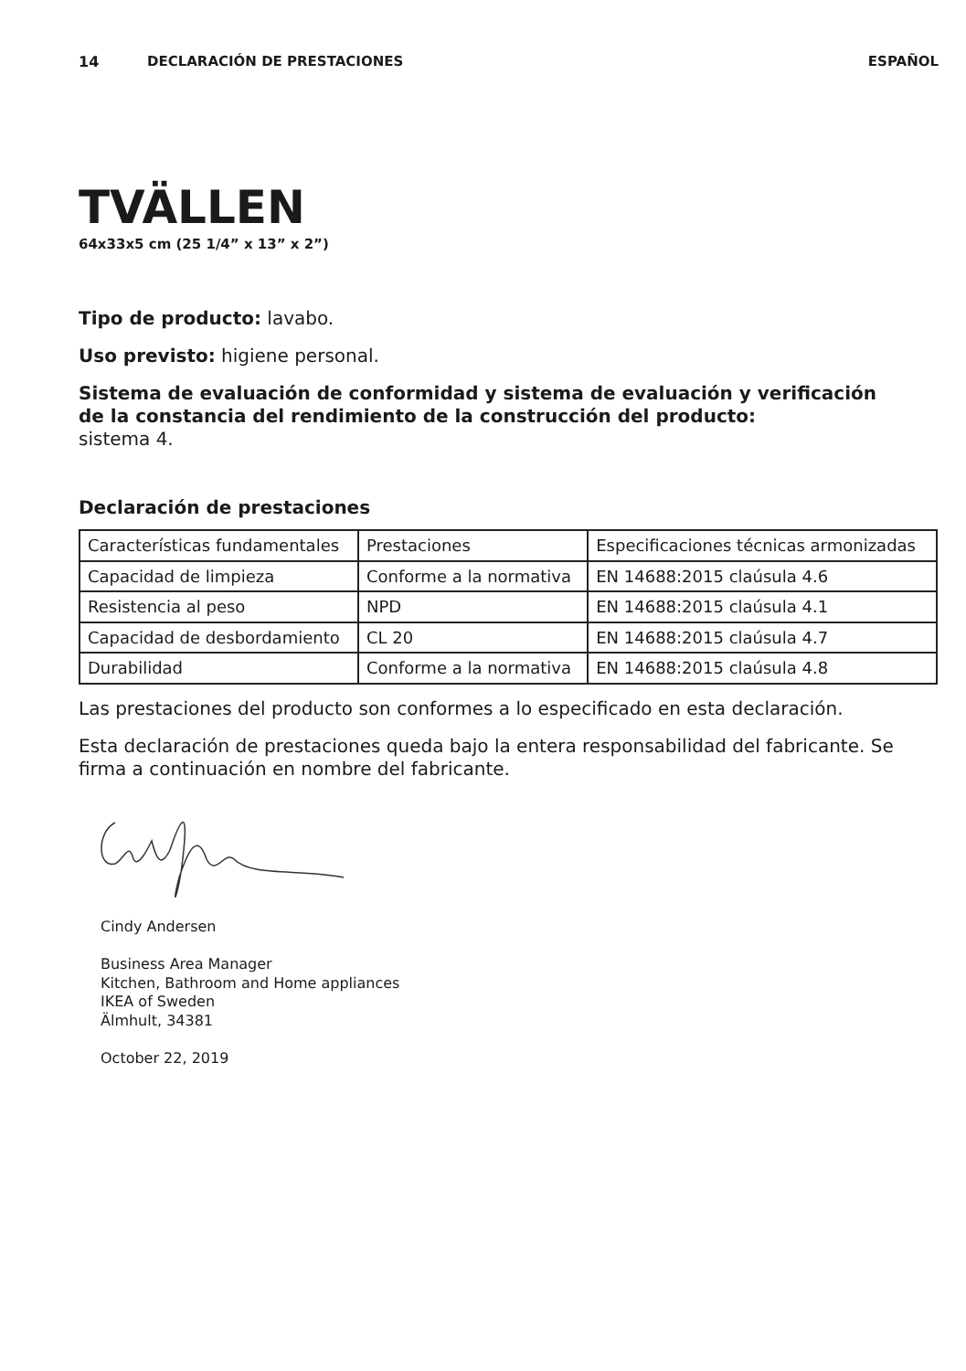14 DECLARACIÓN DE PRESTACIONES ESPAÑOL
TVÄLLEN
64x33x5 cm (25 1/4” x 13” x 2”)
Tipo de producto: lavabo.
Uso previsto: higiene personal.
Sistema de evaluación de conformidad y sistema de evaluación y verificación
de la constancia del rendimiento de la construcción del producto:
sistema 4.
Declaración de prestaciones
| Características fundamentales | Prestaciones | Especificaciones técnicas armonizadas |
| Capacidad de limpieza | Conforme a la normativa | EN 14688:2015 claúsula 4.6 |
| Resistencia al peso | NPD | EN 14688:2015 claúsula 4.1 |
| Capacidad de desbordamiento | CL 20 | EN 14688:2015 claúsula 4.7 |
| Durabilidad | Conforme a la normativa | EN 14688:2015 claúsula 4.8 |
Las prestaciones del producto son conformes a lo especificado en esta declaración.
Esta declaración de prestaciones queda bajo la entera responsabilidad del fabricante. Se firma a continuación en nombre del fabricante.
Cindy Andersen
Business Area Manager
Kitchen, Bathroom and Home appliances
IKEA of Sweden
Älmhult, 34381
October 22, 2019